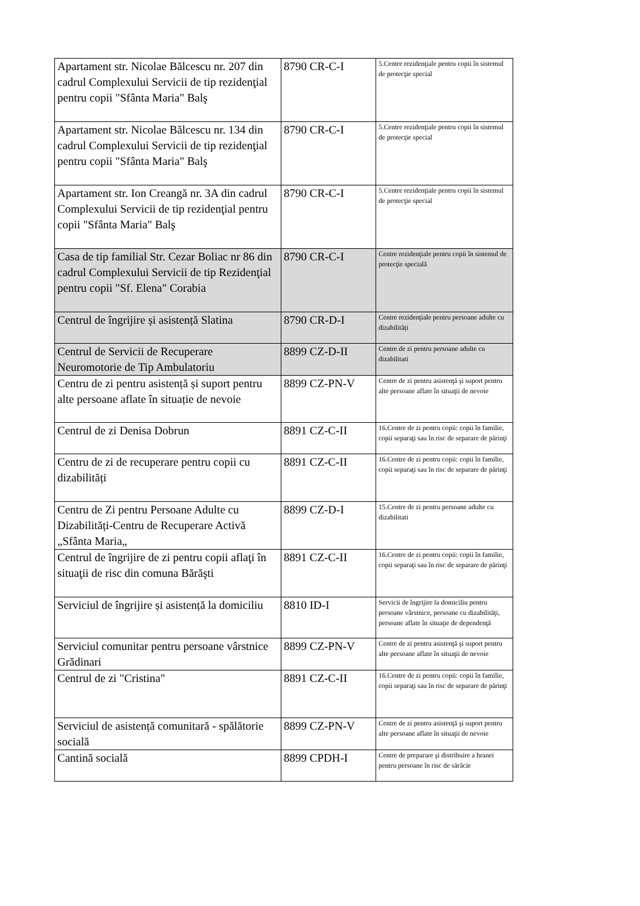| Apartament str. Nicolae Bălcescu nr. 207 din cadrul Complexului Servicii de tip rezidenţial pentru copii "Sfânta Maria" Balş | 8790 CR-C-I | 5.Centre rezidenţiale pentru copii în sistemul de protecţie special |
| Apartament str. Nicolae Bălcescu nr. 134 din cadrul Complexului Servicii de tip rezidenţial pentru copii "Sfânta Maria" Balş | 8790 CR-C-I | 5.Centre rezidenţiale pentru copii în sistemul de protecţie special |
| Apartament str. Ion Creangă nr. 3A din cadrul Complexului Servicii de tip rezidenţial pentru copii "Sfânta Maria" Balş | 8790 CR-C-I | 5.Centre rezidenţiale pentru copii în sistemul de protecţie special |
| Casa de tip familial Str. Cezar Boliac nr 86 din cadrul Complexului Servicii de tip Rezidenţial pentru copii "Sf. Elena" Corabia | 8790 CR-C-I | Centre rezidenţiale pentru copii în sistemul de protecţie specială |
| Centrul de îngrijire și asistență Slatina | 8790 CR-D-I | Centre rezidenţiale pentru persoane adulte cu dizabilități |
| Centrul de Servicii de Recuperare Neuromotorie de Tip Ambulatoriu | 8899 CZ-D-II | Centre de zi pentru persoane adulte cu dizabilitati |
| Centru de zi pentru asistență și suport pentru alte persoane aflate în situație de nevoie | 8899 CZ-PN-V | Centre de zi pentru asistenţă şi suport pentru alte persoane aflate în situaţii de nevoie |
| Centrul de zi Denisa Dobrun | 8891 CZ-C-II | 16.Centre de zi pentru copii: copii în familie, copii separaţi sau în risc de separare de părinţi |
| Centru de zi de recuperare pentru copii cu dizabilități | 8891 CZ-C-II | 16.Centre de zi pentru copii: copii în familie, copii separaţi sau în risc de separare de părinţi |
| Centru de Zi pentru Persoane Adulte cu Dizabilități-Centru de Recuperare Activă „Sfânta Maria„ | 8899 CZ-D-I | 15.Centre de zi pentru persoane adulte cu dizabilitati |
| Centrul de îngrijire de zi pentru copii aflaţi în situaţii de risc din comuna Bărăşti | 8891 CZ-C-II | 16.Centre de zi pentru copii: copii în familie, copii separaţi sau în risc de separare de părinţi |
| Serviciul de îngrijire și asistență la domiciliu | 8810 ID-I | Servicii de îngrijire la domiciliu pentru persoane vârstnice, persoane cu dizabilităţi, persoane aflate în situaţie de dependenţă |
| Serviciul comunitar pentru persoane vârstnice Grădinari | 8899 CZ-PN-V | Centre de zi pentru asistenţă şi suport pentru alte persoane aflate în situaţii de nevoie |
| Centrul de zi "Cristina" | 8891 CZ-C-II | 16.Centre de zi pentru copii: copii în familie, copii separaţi sau în risc de separare de părinţi |
| Serviciul de asistență comunitară - spălătorie socială | 8899 CZ-PN-V | Centre de zi pentru asistenţă şi suport pentru alte persoane aflate în situaţii de nevoie |
| Cantină socială | 8899 CPDH-I | Centre de preparare şi distribuire a hranei pentru persoane în risc de sărăcie |